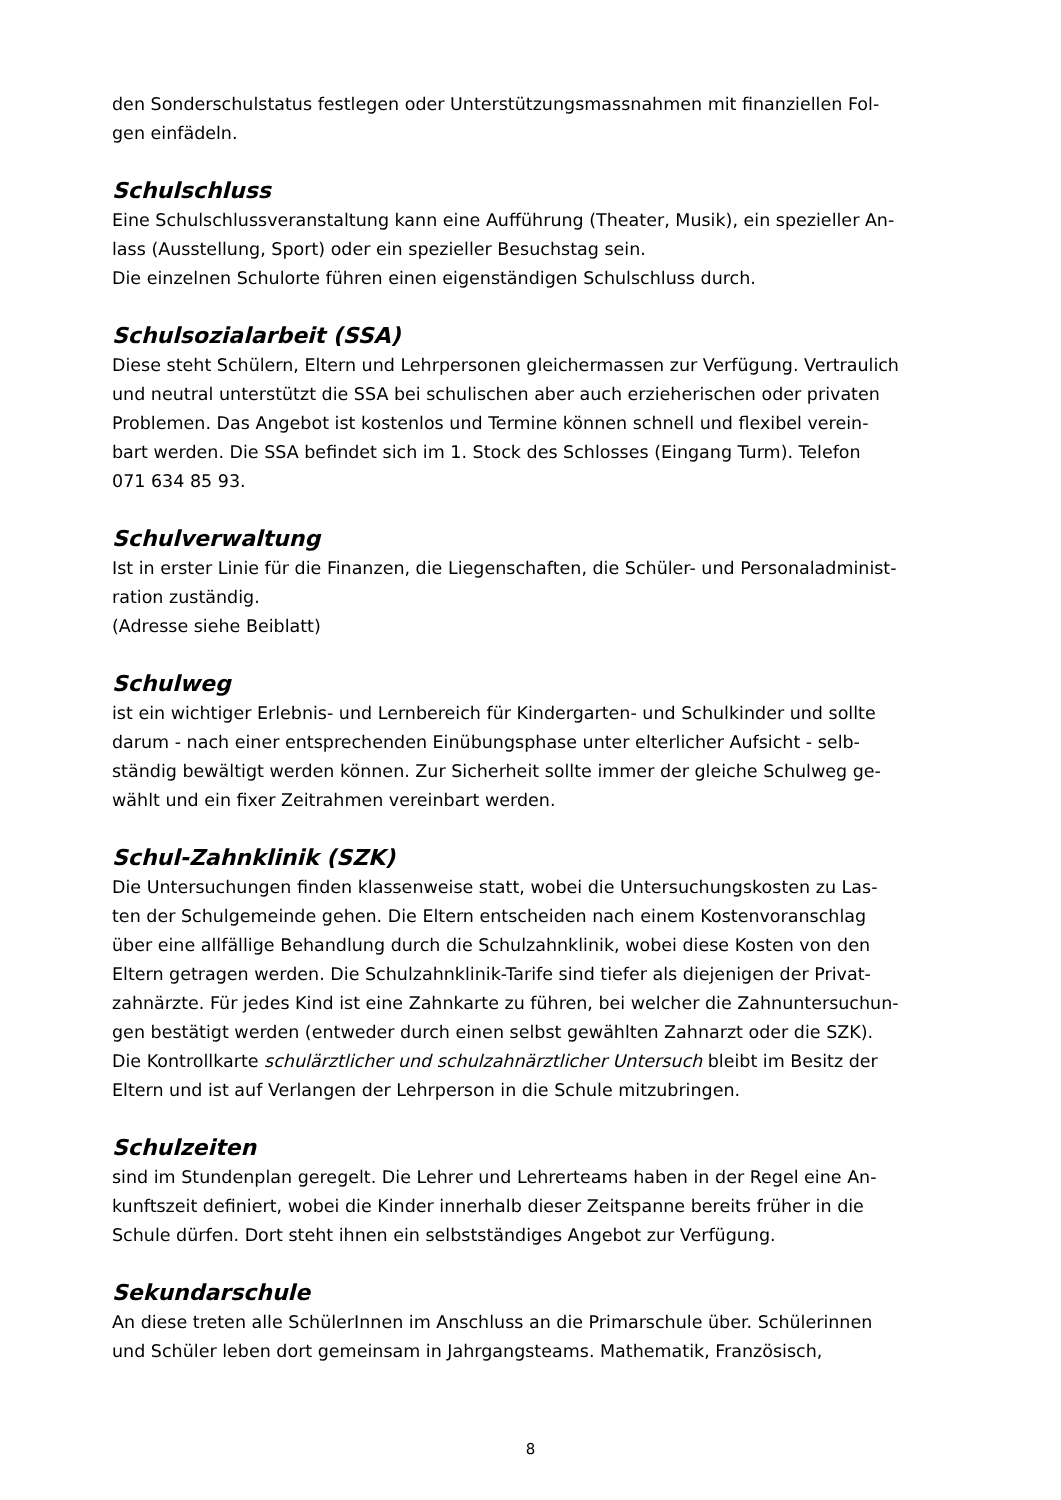den Sonderschulstatus festlegen oder Unterstützungsmassnahmen mit finanziellen Fol-
gen einfädeln.
Schulschluss
Eine Schulschlussveranstaltung kann eine Aufführung (Theater, Musik), ein spezieller An-
lass (Ausstellung, Sport) oder ein spezieller Besuchstag sein.
Die einzelnen Schulorte führen einen eigenständigen Schulschluss durch.
Schulsozialarbeit (SSA)
Diese steht Schülern, Eltern und Lehrpersonen gleichermassen zur Verfügung. Vertraulich
und neutral unterstützt die SSA bei schulischen aber auch erzieherischen oder privaten
Problemen. Das Angebot ist kostenlos und Termine können schnell und flexibel verein-
bart werden. Die SSA befindet sich im 1. Stock des Schlosses (Eingang Turm). Telefon
071 634 85 93.
Schulverwaltung
Ist in erster Linie für die Finanzen, die Liegenschaften, die Schüler- und Personaladminist-
ration zuständig.
(Adresse siehe Beiblatt)
Schulweg
ist ein wichtiger Erlebnis- und Lernbereich für Kindergarten- und Schulkinder und sollte
darum - nach einer entsprechenden Einübungsphase unter elterlicher Aufsicht - selb-
ständig bewältigt werden können. Zur Sicherheit sollte immer der gleiche Schulweg ge-
wählt und ein fixer Zeitrahmen vereinbart werden.
Schul-Zahnklinik (SZK)
Die Untersuchungen finden klassenweise statt, wobei die Untersuchungskosten zu Las-
ten der Schulgemeinde gehen. Die Eltern entscheiden nach einem Kostenvoranschlag
über eine allfällige Behandlung durch die Schulzahnklinik, wobei diese Kosten von den
Eltern getragen werden. Die Schulzahnklinik-Tarife sind tiefer als diejenigen der Privat-
zahnärzte. Für jedes Kind ist eine Zahnkarte zu führen, bei welcher die Zahnuntersuchun-
gen bestätigt werden (entweder durch einen selbst gewählten Zahnarzt oder die SZK).
Die Kontrollkarte schulärztlicher und schulzahnärztlicher Untersuch bleibt im Besitz der
Eltern und ist auf Verlangen der Lehrperson in die Schule mitzubringen.
Schulzeiten
sind im Stundenplan geregelt. Die Lehrer und Lehrerteams haben in der Regel eine An-
kunftszeit definiert, wobei die Kinder innerhalb dieser Zeitspanne bereits früher in die
Schule dürfen. Dort steht ihnen ein selbstständiges Angebot zur Verfügung.
Sekundarschule
An diese treten alle SchülerInnen im Anschluss an die Primarschule über. Schülerinnen
und Schüler leben dort gemeinsam in Jahrgangsteams. Mathematik, Französisch,
8